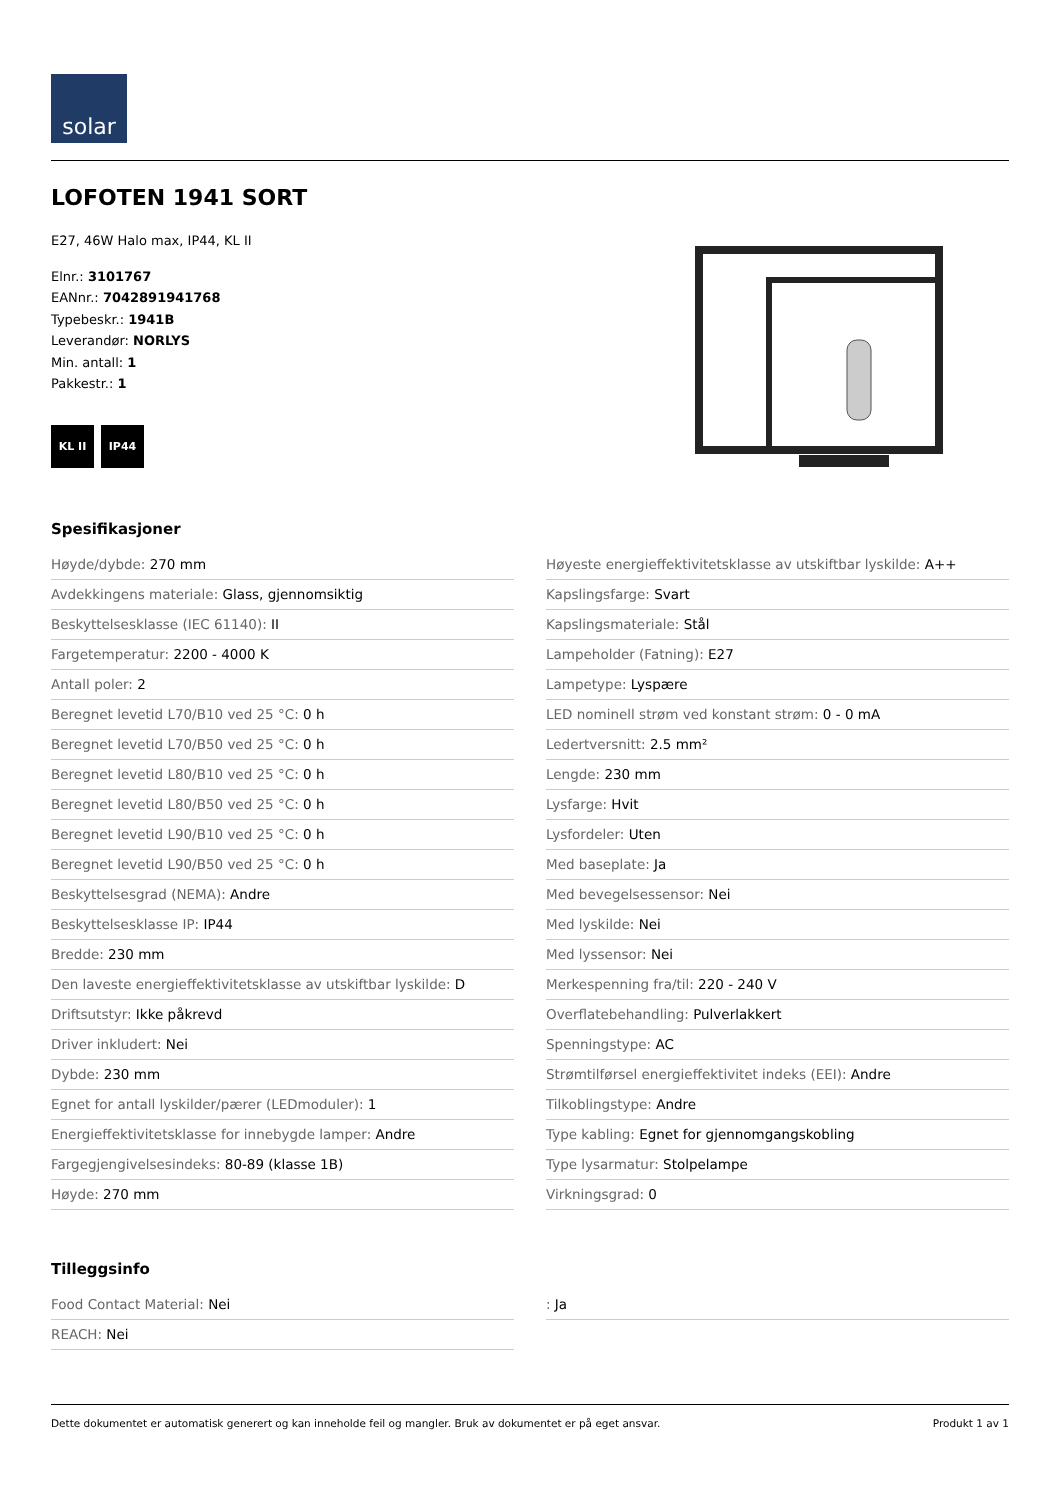solar
LOFOTEN 1941 SORT
E27, 46W Halo max, IP44, KL II
Elnr.: 3101767
EANnr.: 7042891941768
Typebeskr.: 1941B
Leverandør: NORLYS
Min. antall: 1
Pakkestr.: 1
KL II IP44
Spesifikasjoner
Høyde/dybde: 270 mm
Avdekkingens materiale: Glass, gjennomsiktig
Beskyttelsesklasse (IEC 61140): II
Fargetemperatur: 2200 - 4000 K
Antall poler: 2
Beregnet levetid L70/B10 ved 25 °C: 0 h
Beregnet levetid L70/B50 ved 25 °C: 0 h
Beregnet levetid L80/B10 ved 25 °C: 0 h
Beregnet levetid L80/B50 ved 25 °C: 0 h
Beregnet levetid L90/B10 ved 25 °C: 0 h
Beregnet levetid L90/B50 ved 25 °C: 0 h
Beskyttelsesgrad (NEMA): Andre
Beskyttelsesklasse IP: IP44
Bredde: 230 mm
Den laveste energieffektivitetsklasse av utskiftbar lyskilde: D
Driftsutstyr: Ikke påkrevd
Driver inkludert: Nei
Dybde: 230 mm
Egnet for antall lyskilder/pærer (LEDmoduler): 1
Energieffektivitetsklasse for innebygde lamper: Andre
Fargegjengivelsesindeks: 80-89 (klasse 1B)
Høyde: 270 mm
Høyeste energieffektivitetsklasse av utskiftbar lyskilde: A++
Kapslingsfarge: Svart
Kapslingsmateriale: Stål
Lampeholder (Fatning): E27
Lampetype: Lyspære
LED nominell strøm ved konstant strøm: 0 - 0 mA
Ledertversnitt: 2.5 mm²
Lengde: 230 mm
Lysfarge: Hvit
Lysfordeler: Uten
Med baseplate: Ja
Med bevegelsessensor: Nei
Med lyskilde: Nei
Med lyssensor: Nei
Merkespenning fra/til: 220 - 240 V
Overflatebehandling: Pulverlakkert
Spenningstype: AC
Strømtilførsel energieffektivitet indeks (EEI): Andre
Tilkoblingstype: Andre
Type kabling: Egnet for gjennomgangskobling
Type lysarmatur: Stolpelampe
Virkningsgrad: 0
Tilleggsinfo
Food Contact Material: Nei
REACH: Nei
: Ja
Dette dokumentet er automatisk generert og kan inneholde feil og mangler. Bruk av dokumentet er på eget ansvar.
Produkt 1 av 1